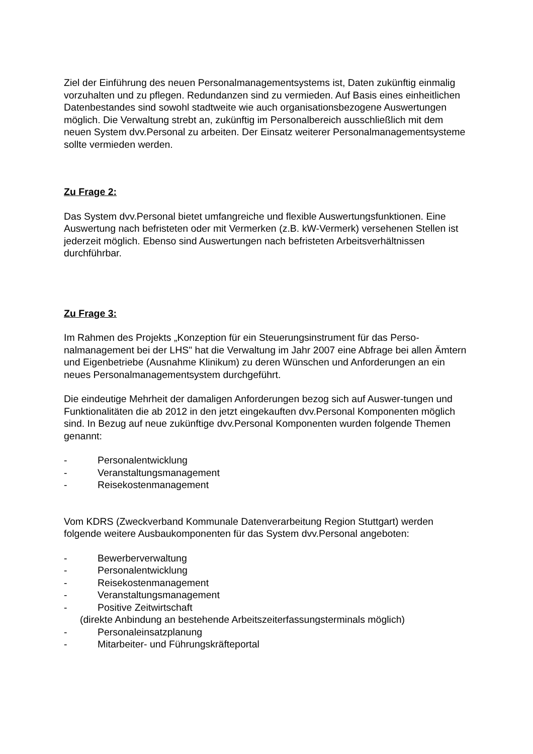Ziel der Einführung des neuen Personalmanagementsystems ist, Daten zukünftig einmalig vorzuhalten und zu pflegen. Redundanzen sind zu vermieden. Auf Basis eines einheitlichen Datenbestandes sind sowohl stadtweite wie auch organisationsbezogene Auswertungen möglich. Die Verwaltung strebt an, zukünftig im Personalbereich ausschließlich mit dem neuen System dvv.Personal zu arbeiten. Der Einsatz weiterer Personalmanagementsysteme sollte vermieden werden.
Zu Frage 2:
Das System dvv.Personal bietet umfangreiche und flexible Auswertungsfunktionen. Eine Auswertung nach befristeten oder mit Vermerken (z.B. kW-Vermerk) versehenen Stellen ist jederzeit möglich. Ebenso sind Auswertungen nach befristeten Arbeitsverhältnissen durchführbar.
Zu Frage 3:
Im Rahmen des Projekts „Konzeption für ein Steuerungsinstrument für das Perso-nalmanagement bei der LHS" hat die Verwaltung im Jahr 2007 eine Abfrage bei allen Ämtern und Eigenbetriebe (Ausnahme Klinikum) zu deren Wünschen und Anforderungen an ein neues Personalmanagementsystem durchgeführt.
Die eindeutige Mehrheit der damaligen Anforderungen bezog sich auf Auswer-tungen und Funktionalitäten die ab 2012 in den jetzt eingekauften dvv.Personal Komponenten möglich sind. In Bezug auf neue zukünftige dvv.Personal Komponenten wurden folgende Themen genannt:
- Personalentwicklung
- Veranstaltungsmanagement
- Reisekostenmanagement
Vom KDRS (Zweckverband Kommunale Datenverarbeitung Region Stuttgart) werden folgende weitere Ausbaukomponenten für das System dvv.Personal angeboten:
- Bewerberverwaltung
- Personalentwicklung
- Reisekostenmanagement
- Veranstaltungsmanagement
- Positive Zeitwirtschaft
(direkte Anbindung an bestehende Arbeitszeiterfassungsterminals möglich)
- Personaleinsatzplanung
- Mitarbeiter- und Führungskräfteportal